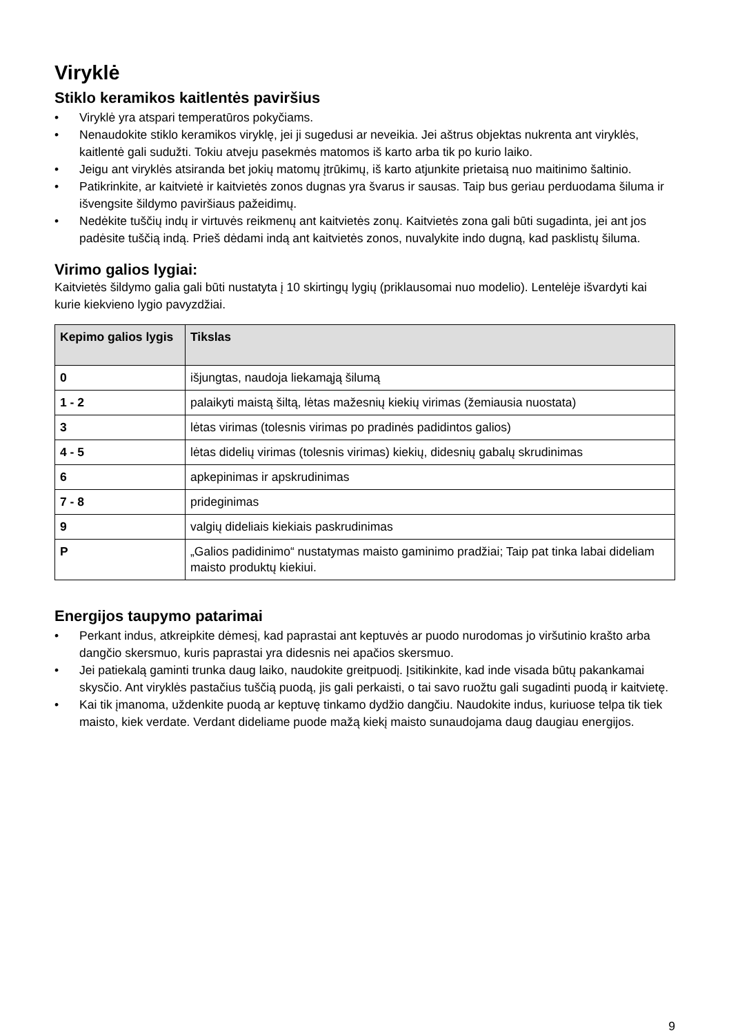Viryklė
Stiklo keramikos kaitlentės paviršius
• Viryklė yra atspari temperatūros pokyčiams.
• Nenaudokite stiklo keramikos viryklę, jei ji sugedusi ar neveikia. Jei aštrus objektas nukrenta ant viryklės, kaitlentė gali sudužti. Tokiu atveju pasekmės matomos iš karto arba tik po kurio laiko.
• Jeigu ant viryklės atsiranda bet jokių matomų įtrūkimų, iš karto atjunkite prietaisą nuo maitinimo šaltinio.
• Patikrinkite, ar kaitvietė ir kaitvietės zonos dugnas yra švarus ir sausas. Taip bus geriau perduodama šiluma ir išvengsite šildymo paviršiaus pažeidimų.
• Nedėkite tuščių indų ir virtuvės reikmenų ant kaitvietės zonų. Kaitvietės zona gali būti sugadinta, jei ant jos padėsite tuščią indą. Prieš dėdami indą ant kaitvietės zonos, nuvalykite indo dugną, kad pasklistų šiluma.
Virimo galios lygiai:
Kaitvietės šildymo galia gali būti nustatyta į 10 skirtingų lygių (priklausomai nuo modelio). Lentelėje išvardyti kai kurie kiekvieno lygio pavyzdžiai.
| Kepimo galios lygis | Tikslas |
| --- | --- |
| 0 | išjungtas, naudoja liekamąją šilumą |
| 1 - 2 | palaikyti maistą šiltą, lėtas mažesnių kiekių virimas (žemiausia nuostata) |
| 3 | lėtas virimas (tolesnis virimas po pradinės padidintos galios) |
| 4 - 5 | lėtas didelių virimas (tolesnis virimas) kiekių, didesnių gabalų skrudinimas |
| 6 | apkepinimas ir apskrudinimas |
| 7 - 8 | prideginimas |
| 9 | valgių dideliais kiekiais paskrudinimas |
| P | „Galios padidinimo“ nustatymas maisto gaminimo pradžiai; Taip pat tinka labai dideliam maisto produktų kiekiui. |
Energijos taupymo patarimai
• Perkant indus, atkreipkite dėmesį, kad paprastai ant keptuvės ar puodo nurodomas jo viršutinio krašto arba dangčio skersmuo, kuris paprastai yra didesnis nei apačios skersmuo.
• Jei patiekalą gaminti trunka daug laiko, naudokite greitpuodį. Įsitikinkite, kad inde visada būtų pakankamai skysčio. Ant viryklės pastačius tuščią puodą, jis gali perkaisti, o tai savo ruožtu gali sugadinti puodą ir kaitvietę.
• Kai tik įmanoma, uždenkite puodą ar keptuvę tinkamo dydžio dangčiu. Naudokite indus, kuriuose telpa tik tiek maisto, kiek verdate. Verdant dideliame puode mažą kiekį maisto sunaudojama daug daugiau energijos.
9